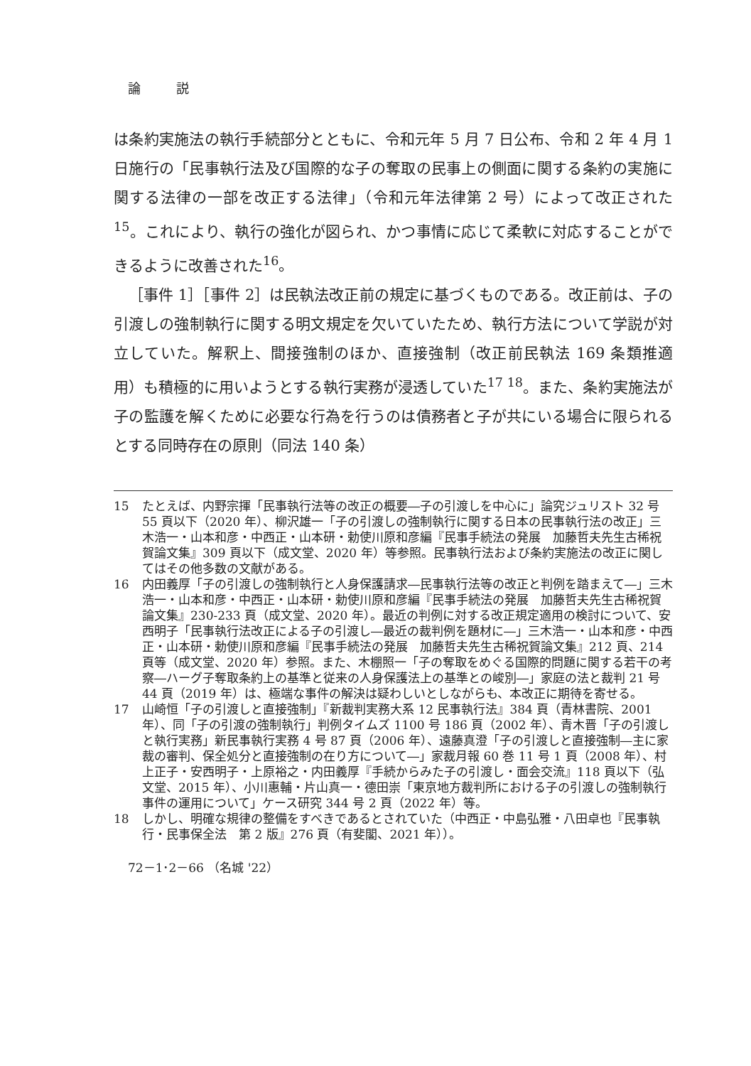論 説
は条約実施法の執行手続部分とともに、令和元年 5 月 7 日公布、令和 2 年 4 月 1 日施行の「民事執行法及び国際的な子の奪取の民事上の側面に関する条約の実施に関する法律の一部を改正する法律」（令和元年法律第 2 号）によって改正された<sup>15</sup>。これにより、執行の強化が図られ、かつ事情に応じて柔軟に対応することができるように改善された<sup>16</sup>。
［事件 1］［事件 2］は民執法改正前の規定に基づくものである。改正前は、子の引渡しの強制執行に関する明文規定を欠いていたため、執行方法について学説が対立していた。解釈上、間接強制のほか、直接強制（改正前民執法 169 条類推適用）も積極的に用いようとする執行実務が浸透していた<sup>17 18</sup>。また、条約実施法が子の監護を解くために必要な行為を行うのは債務者と子が共にいる場合に限られるとする同時存在の原則（同法 140 条）
15 たとえば、内野宗揮「民事執行法等の改正の概要―子の引渡しを中心に」論究ジュリスト 32 号 55 頁以下（2020 年）、柳沢雄一「子の引渡しの強制執行に関する日本の民事執行法の改正」三木浩一・山本和彦・中西正・山本研・勅使川原和彦編『民事手続法の発展　加藤哲夫先生古稀祝賀論文集』309 頁以下（成文堂、2020 年）等参照。民事執行法および条約実施法の改正に関してはその他多数の文献がある。
16 内田義厚「子の引渡しの強制執行と人身保護請求―民事執行法等の改正と判例を踏まえて―」三木浩一・山本和彦・中西正・山本研・勅使川原和彦編『民事手続法の発展　加藤哲夫先生古稀祝賀論文集』230-233 頁（成文堂、2020 年）。最近の判例に対する改正規定適用の検討について、安西明子「民事執行法改正による子の引渡し―最近の裁判例を題材に―」三木浩一・山本和彦・中西正・山本研・勅使川原和彦編『民事手続法の発展　加藤哲夫先生古稀祝賀論文集』212 頁、214 頁等（成文堂、2020 年）参照。また、木棚照一「子の奪取をめぐる国際的問題に関する若干の考察―ハーグ子奪取条約上の基準と従来の人身保護法上の基準との峻別―」家庭の法と裁判 21 号 44 頁（2019 年）は、極端な事件の解決は疑わしいとしながらも、本改正に期待を寄せる。
17 山崎恒「子の引渡しと直接強制」『新裁判実務大系 12 民事執行法』384 頁（青林書院、2001 年）、同「子の引渡の強制執行」判例タイムズ 1100 号 186 頁（2002 年）、青木晋「子の引渡しと執行実務」新民事執行実務 4 号 87 頁（2006 年）、遠藤真澄「子の引渡しと直接強制―主に家裁の審判、保全処分と直接強制の在り方について―」家裁月報 60 巻 11 号 1 頁（2008 年）、村上正子・安西明子・上原裕之・内田義厚『手続からみた子の引渡し・面会交流』118 頁以下（弘文堂、2015 年）、小川惠輔・片山真一・德田崇「東京地方裁判所における子の引渡しの強制執行事件の運用について」ケース研究 344 号 2 頁（2022 年）等。
18 しかし、明確な規律の整備をすべきであるとされていた（中西正・中島弘雅・八田卓也『民事執行・民事保全法　第 2 版』276 頁（有斐閣、2021 年））。
72－1･2－66 （名城 '22）